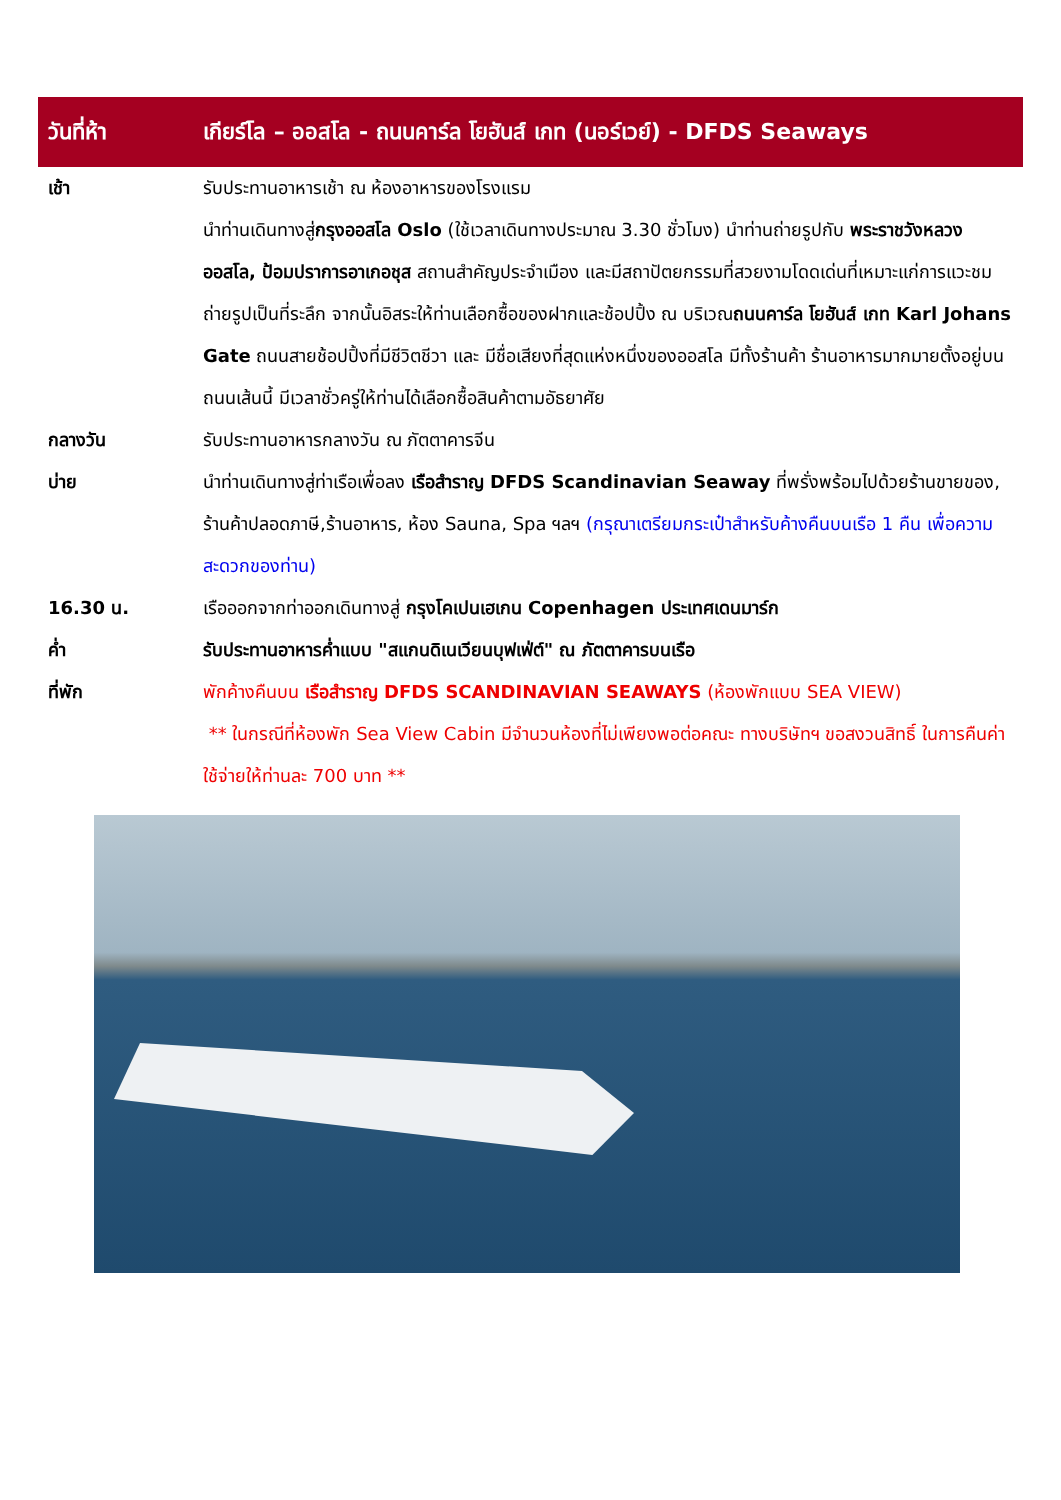วันที่ห้า
เกียร์โล – ออสโล - ถนนคาร์ล โยฮันส์ เกท (นอร์เวย์) - DFDS Seaways
เช้า รับประทานอาหารเช้า ณ ห้องอาหารของโรงแรม
นำท่านเดินทางสู่กรุงออสโล Oslo (ใช้เวลาเดินทางประมาณ 3.30 ชั่วโมง) นำท่านถ่ายรูปกับ พระราชวังหลวงออสโล, ป้อมปราการอาเกอชุส สถานสำคัญประจำเมือง และมีสถาปัตยกรรมที่สวยงามโดดเด่นที่เหมาะแก่การแวะชมถ่ายรูปเป็นที่ระลึก จากนั้นอิสระให้ท่านเลือกซื้อของฝากและช้อปปิ้ง ณ บริเวณถนนคาร์ล โยฮันส์ เกท Karl Johans Gate ถนนสายช้อปปิ้งที่มีชีวิตชีวา และ มีชื่อเสียงที่สุดแห่งหนึ่งของออสโล มีทั้งร้านค้า ร้านอาหารมากมายตั้งอยู่บนถนนเส้นนี้ มีเวลาชั่วครู่ให้ท่านได้เลือกซื้อสินค้าตามอัธยาศัย
กลางวัน รับประทานอาหารกลางวัน ณ ภัตตาคารจีน
บ่าย นำท่านเดินทางสู่ท่าเรือเพื่อลง เรือสำราญ DFDS Scandinavian Seaway ที่พรั่งพร้อมไปด้วยร้านขายของ, ร้านค้าปลอดภาษี,ร้านอาหาร, ห้อง Sauna, Spa ฯลฯ (กรุณาเตรียมกระเป๋าสำหรับค้างคืนบนเรือ 1 คืน เพื่อความสะดวกของท่าน)
16.30 น. เรือออกจากท่าออกเดินทางสู่ กรุงโคเปนเฮเกน Copenhagen ประเทศเดนมาร์ก
ค่ำ รับประทานอาหารค่ำแบบ "สแกนดิเนเวียนบุฟเฟ่ต์" ณ ภัตตาคารบนเรือ
ที่พัก พักค้างคืนบน เรือสำราญ DFDS SCANDINAVIAN SEAWAYS (ห้องพักแบบ SEA VIEW)
** ในกรณีที่ห้องพัก Sea View Cabin มีจำนวนห้องที่ไม่เพียงพอต่อคณะ ทางบริษัทฯ ขอสงวนสิทธิ์ ในการคืนค่าใช้จ่ายให้ท่านละ 700 บาท **